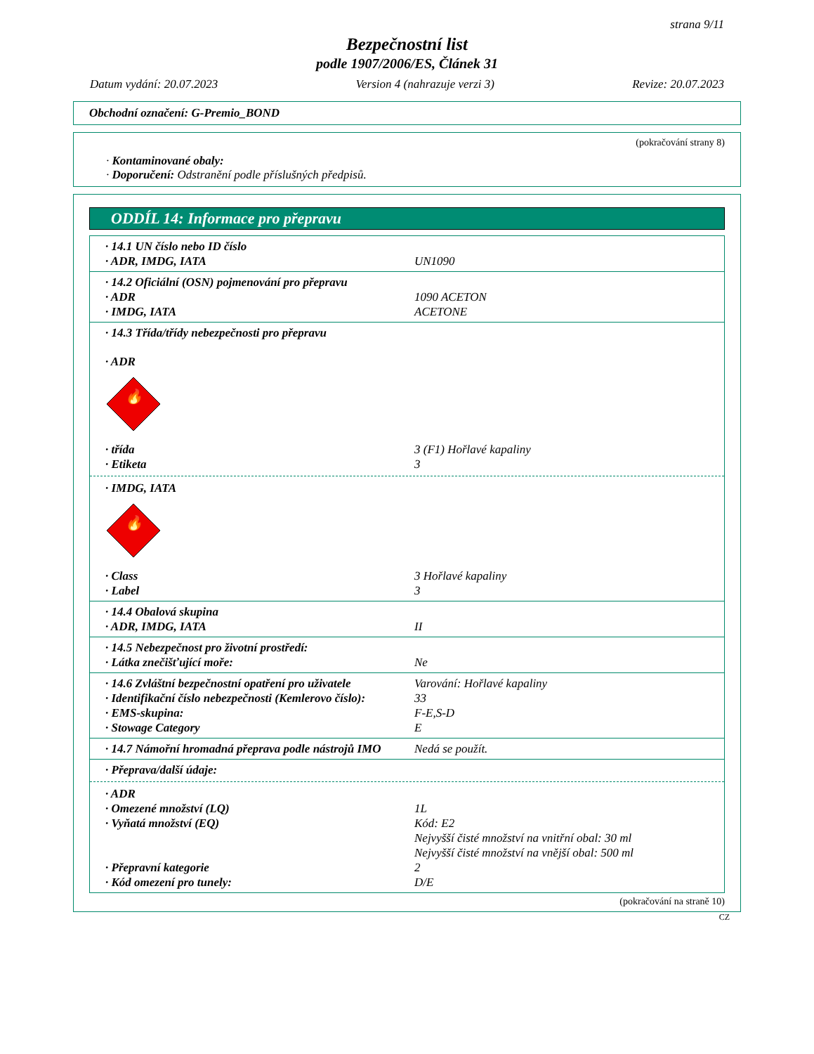strana 9/11
Bezpečnostní list
podle 1907/2006/ES, Článek 31
Datum vydání: 20.07.2023 Version 4 (nahrazuje verzi 3) Revize: 20.07.2023
Obchodní označení: G-Premio_BOND
(pokračování strany 8)
· Kontaminované obaly:
· Doporučení: Odstranění podle příslušných předpisů.
ODDÍL 14: Informace pro přepravu
· 14.1 UN číslo nebo ID číslo
· ADR, IMDG, IATA UN1090
· 14.2 Oficiální (OSN) pojmenování pro přepravu
· ADR 1090 ACETON
· IMDG, IATA ACETONE
· 14.3 Třída/třídy nebezpečnosti pro přepravu
· ADR
🔥
· třída 3 (F1) Hořlavé kapaliny
· Etiketa 3
· IMDG, IATA
🔥
· Class 3 Hořlavé kapaliny
· Label 3
· 14.4 Obalová skupina
· ADR, IMDG, IATA II
· 14.5 Nebezpečnost pro životní prostředí:
· Látka znečišťující moře: Ne
· 14.6 Zvláštní bezpečnostní opatření pro uživatele Varování: Hořlavé kapaliny
· Identifikační číslo nebezpečnosti (Kemlerovo číslo): 33
· EMS-skupina: F-E,S-D
· Stowage Category E
· 14.7 Námořní hromadná přeprava podle nástrojů IMO Nedá se použít.
· Přeprava/další údaje:
· ADR
· Omezené množství (LQ) 1L
· Vyňatá množství (EQ) Kód: E2
Nejvyšší čisté množství na vnitřní obal: 30 ml
Nejvyšší čisté množství na vnější obal: 500 ml
· Přepravní kategorie 2
· Kód omezení pro tunely: D/E
(pokračování na straně 10)
CZ